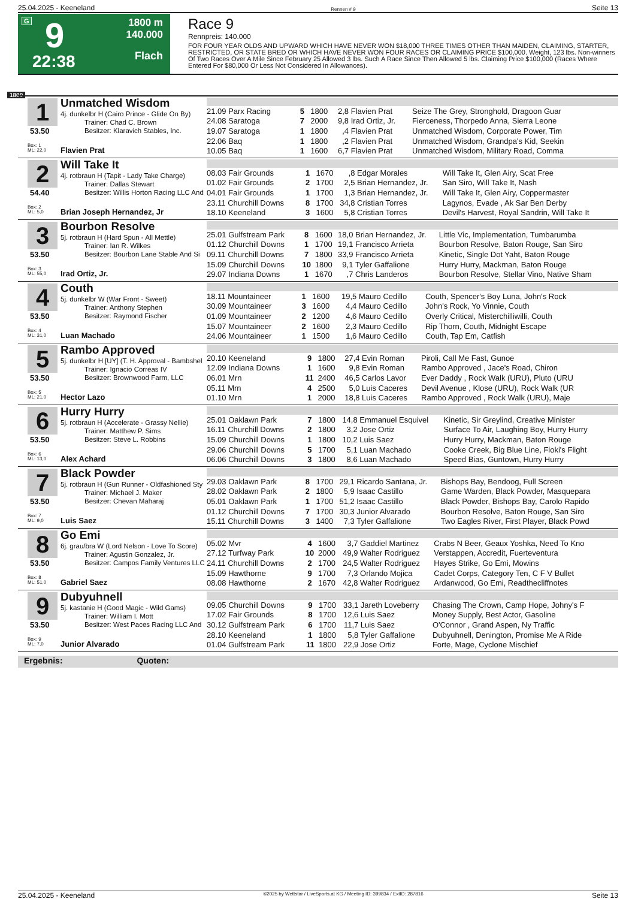25.04.2025 - Keeneland Rennen # 9 Seite 13
G 9
22:38
1800 m
140.000
Flach
Race 9
Rennpreis: 140.000
FOR FOUR YEAR OLDS AND UPWARD WHICH HAVE NEVER WON $18,000 THREE TIMES OTHER THAN MAIDEN, CLAIMING, STARTER, RESTRICTED, OR STATE BRED OR WHICH HAVE NEVER WON FOUR RACES OR CLAIMING PRICE $100,000. Weight, 123 lbs. Non-winners Of Two Races Over A Mile Since February 25 Allowed 3 lbs. Such A Race Since Then Allowed 5 lbs. Claiming Price $100,000 (Races Where Entered For $80,000 Or Less Not Considered In Allowances).
1800
1 Unmatched Wisdom
4j. dunkelbr H (Cairo Prince - Glide On By)
Trainer: Chad C. Brown
Besitzer: Klaravich Stables, Inc.
53.50
Box: 1
ML: 22,0
Flavien Prat
| 21.09 Parx Racing | 5 | 1800 | 2,8 | Flavien Prat | Seize The Grey, Stronghold, Dragoon Guar |
| 24.08 Saratoga | 7 | 2000 | 9,8 | Irad Ortiz, Jr. | Fierceness, Thorpedo Anna, Sierra Leone |
| 19.07 Saratoga | 1 | 1800 | ,4 | Flavien Prat | Unmatched Wisdom, Corporate Power, Tim |
| 22.06 Baq | 1 | 1800 | ,2 | Flavien Prat | Unmatched Wisdom, Grandpa's Kid, Seekin |
| 10.05 Baq | 1 | 1600 | 6,7 | Flavien Prat | Unmatched Wisdom, Military Road, Comma |
2 Will Take It
4j. rotbraun H (Tapit - Lady Take Charge)
Trainer: Dallas Stewart
Besitzer: Willis Horton Racing LLC And
54.40
Box: 2
ML: 5,0
Brian Joseph Hernandez, Jr
| 08.03 Fair Grounds | 1 | 1670 | ,8 | Edgar Morales | Will Take It, Glen Airy, Scat Free |
| 01.02 Fair Grounds | 2 | 1700 | 2,5 | Brian Hernandez, Jr. | San Siro, Will Take It, Nash |
| 04.01 Fair Grounds | 1 | 1700 | 1,3 | Brian Hernandez, Jr. | Will Take It, Glen Airy, Coppermaster |
| 23.11 Churchill Downs | 8 | 1700 | 34,8 | Cristian Torres | Lagynos, Evade , Ak Sar Ben Derby |
| 18.10 Keeneland | 3 | 1600 | 5,8 | Cristian Torres | Devil's Harvest, Royal Sandrin, Will Take It |
3 Bourbon Resolve
5j. rotbraun H (Hard Spun - All Mettle)
Trainer: Ian R. Wilkes
Besitzer: Bourbon Lane Stable And Si
53.50
Box: 3
ML: 55,0
Irad Ortiz, Jr.
| 25.01 Gulfstream Park | 8 | 1600 | 18,0 | Brian Hernandez, Jr. | Little Vic, Implementation, Tumbarumba |
| 01.12 Churchill Downs | 1 | 1700 | 19,1 | Francisco Arrieta | Bourbon Resolve, Baton Rouge, San Siro |
| 09.11 Churchill Downs | 7 | 1800 | 33,9 | Francisco Arrieta | Kinetic, Single Dot Yaht, Baton Rouge |
| 15.09 Churchill Downs | 10 | 1800 | 9,1 | Tyler Gaffalione | Hurry Hurry, Mackman, Baton Rouge |
| 29.07 Indiana Downs | 1 | 1670 | ,7 | Chris Landeros | Bourbon Resolve, Stellar Vino, Native Sham |
4 Couth
5j. dunkelbr W (War Front - Sweet)
Trainer: Anthony Stephen
Besitzer: Raymond Fischer
53.50
Box: 4
ML: 31,0
Luan Machado
| 18.11 Mountaineer | 1 | 1600 | 19,5 | Mauro Cedillo | Couth, Spencer's Boy Luna, John's Rock |
| 30.09 Mountaineer | 3 | 1600 | 4,4 | Mauro Cedillo | John's Rock, Yo Vinnie, Couth |
| 01.09 Mountaineer | 2 | 1200 | 4,6 | Mauro Cedillo | Overly Critical, Misterchilliwilli, Couth |
| 15.07 Mountaineer | 2 | 1600 | 2,3 | Mauro Cedillo | Rip Thorn, Couth, Midnight Escape |
| 24.06 Mountaineer | 1 | 1500 | 1,6 | Mauro Cedillo | Couth, Tap Em, Catfish |
5 Rambo Approved
5j. dunkelbr H [UY] (T. H. Approval - Bambshel
Trainer: Ignacio Correas IV
Besitzer: Brownwood Farm, LLC
53.50
Box: 5
ML: 21,0
Hector Lazo
| 20.10 Keeneland | 9 | 1800 | 27,4 | Evin Roman | Piroli, Call Me Fast, Gunoe |
| 12.09 Indiana Downs | 1 | 1600 | 9,8 | Evin Roman | Rambo Approved , Jace's Road, Chiron |
| 06.01 Mrn | 11 | 2400 | 46,5 | Carlos Lavor | Ever Daddy , Rock Walk (URU), Pluto (URU |
| 05.11 Mrn | 4 | 2500 | 5,0 | Luis Caceres | Devil Avenue , Klose (URU), Rock Walk (UR |
| 01.10 Mrn | 1 | 2000 | 18,8 | Luis Caceres | Rambo Approved , Rock Walk (URU), Maje |
6 Hurry Hurry
5j. rotbraun H (Accelerate - Grassy Nellie)
Trainer: Matthew P. Sims
Besitzer: Steve L. Robbins
53.50
Box: 6
ML: 13,0
Alex Achard
| 25.01 Oaklawn Park | 7 | 1800 | 14,8 | Emmanuel Esquivel | Kinetic, Sir Greylind, Creative Minister |
| 16.11 Churchill Downs | 2 | 1800 | 3,2 | Jose Ortiz | Surface To Air, Laughing Boy, Hurry Hurry |
| 15.09 Churchill Downs | 1 | 1800 | 10,2 | Luis Saez | Hurry Hurry, Mackman, Baton Rouge |
| 29.06 Churchill Downs | 5 | 1700 | 5,1 | Luan Machado | Cooke Creek, Big Blue Line, Floki's Flight |
| 06.06 Churchill Downs | 3 | 1800 | 8,6 | Luan Machado | Speed Bias, Guntown, Hurry Hurry |
7 Black Powder
5j. rotbraun H (Gun Runner - Oldfashioned Sty
Trainer: Michael J. Maker
Besitzer: Chevan Maharaj
53.50
Box: 7
ML: 9,0
Luis Saez
| 29.03 Oaklawn Park | 8 | 1700 | 29,1 | Ricardo Santana, Jr. | Bishops Bay, Bendoog, Full Screen |
| 28.02 Oaklawn Park | 2 | 1800 | 5,9 | Isaac Castillo | Game Warden, Black Powder, Masquepara |
| 05.01 Oaklawn Park | 1 | 1700 | 51,2 | Isaac Castillo | Black Powder, Bishops Bay, Carolo Rapido |
| 01.12 Churchill Downs | 7 | 1700 | 30,3 | Junior Alvarado | Bourbon Resolve, Baton Rouge, San Siro |
| 15.11 Churchill Downs | 3 | 1400 | 7,3 | Tyler Gaffalione | Two Eagles River, First Player, Black Powd |
8 Go Emi
6j. grau/bra W (Lord Nelson - Love To Score)
Trainer: Agustin Gonzalez, Jr.
Besitzer: Campos Family Ventures LLC
53.50
Box: 8
ML: 51,0
Gabriel Saez
| 05.02 Mvr | 4 | 1600 | 3,7 | Gaddiel Martinez | Crabs N Beer, Geaux Yoshka, Need To Kno |
| 27.12 Turfway Park | 10 | 2000 | 49,9 | Walter Rodriguez | Verstappen, Accredit, Fuerteventura |
| 24.11 Churchill Downs | 2 | 1700 | 24,5 | Walter Rodriguez | Hayes Strike, Go Emi, Mowins |
| 15.09 Hawthorne | 9 | 1700 | 7,3 | Orlando Mojica | Cadet Corps, Category Ten, C F V Bullet |
| 08.08 Hawthorne | 2 | 1670 | 42,8 | Walter Rodriguez | Ardanwood, Go Emi, Readthecliffnotes |
9 Dubyuhnell
5j. kastanie H (Good Magic - Wild Gams)
Trainer: William I. Mott
Besitzer: West Paces Racing LLC And
53.50
Box: 9
ML: 7,0
Junior Alvarado
| 09.05 Churchill Downs | 9 | 1700 | 33,1 | Jareth Loveberry | Chasing The Crown, Camp Hope, Johny's F |
| 17.02 Fair Grounds | 8 | 1700 | 12,6 | Luis Saez | Money Supply, Best Actor, Gasoline |
| 30.12 Gulfstream Park | 6 | 1700 | 11,7 | Luis Saez | O'Connor , Grand Aspen, Ny Traffic |
| 28.10 Keeneland | 1 | 1800 | 5,8 | Tyler Gaffalione | Dubyuhnell, Denington, Promise Me A Ride |
| 01.04 Gulfstream Park | 11 | 1800 | 22,9 | Jose Ortiz | Forte, Mage, Cyclone Mischief |
Ergebnis: Quoten:
25.04.2025 - Keeneland ©2025 by Wettstar / LiveSports.at KG / Meeting ID: 399834 / ExtID: 287816 Seite 13